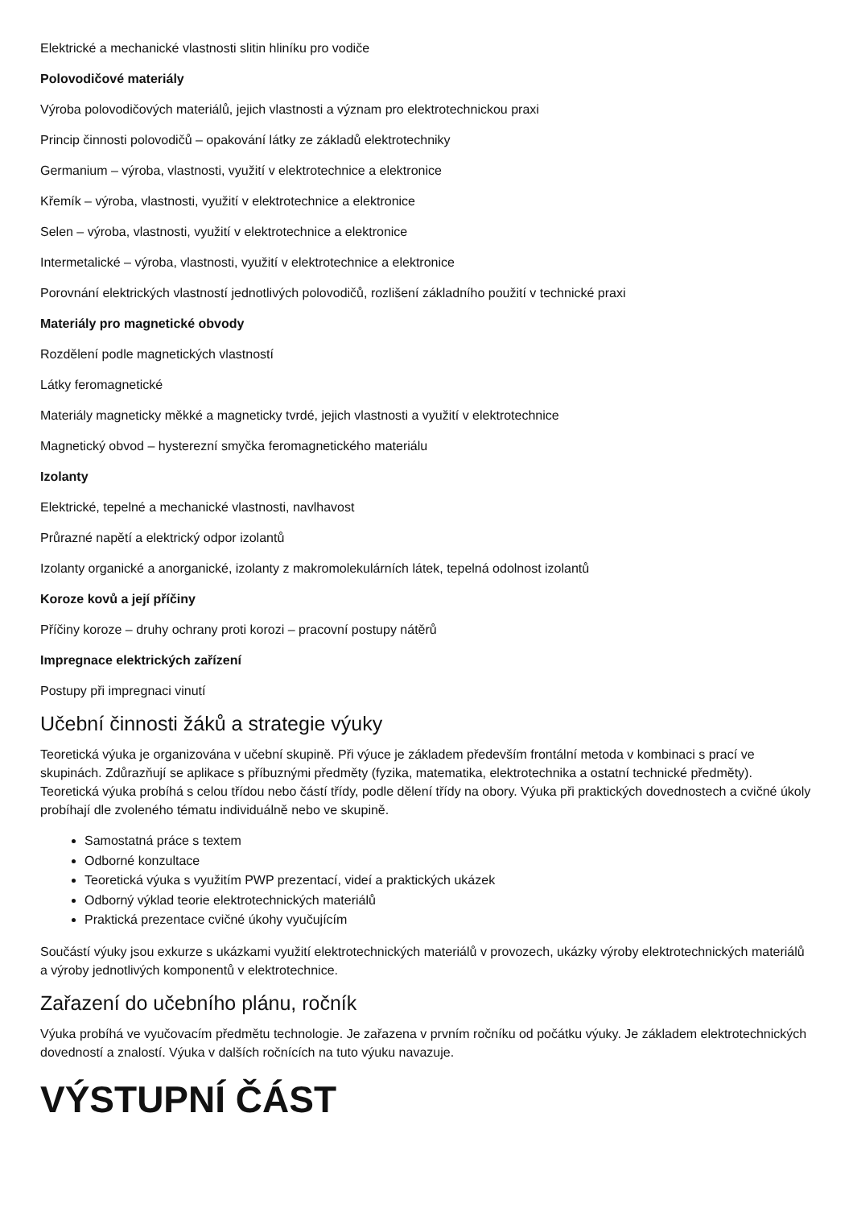Elektrické a mechanické vlastnosti slitin hliníku pro vodiče
Polovodičové materiály
Výroba polovodičových materiálů, jejich vlastnosti a význam pro elektrotechnickou praxi
Princip činnosti polovodičů – opakování látky ze základů elektrotechniky
Germanium – výroba, vlastnosti, využití v elektrotechnice a elektronice
Křemík – výroba, vlastnosti, využití v elektrotechnice a elektronice
Selen – výroba, vlastnosti, využití v elektrotechnice a elektronice
Intermetalické – výroba, vlastnosti, využití v elektrotechnice a elektronice
Porovnání elektrických vlastností jednotlivých polovodičů, rozlišení základního použití v technické praxi
Materiály pro magnetické obvody
Rozdělení podle magnetických vlastností
Látky feromagnetické
Materiály magneticky měkké a magneticky tvrdé, jejich vlastnosti a využití v elektrotechnice
Magnetický obvod – hysterezní smyčka feromagnetického materiálu
Izolanty
Elektrické, tepelné a mechanické vlastnosti, navlhavost
Průrazné napětí a elektrický odpor izolantů
Izolanty organické a anorganické, izolanty z makromolekulárních látek, tepelná odolnost izolantů
Koroze kovů a její příčiny
Příčiny koroze – druhy ochrany proti korozi – pracovní postupy nátěrů
Impregnace elektrických zařízení
Postupy při impregnaci vinutí
Učební činnosti žáků a strategie výuky
Teoretická výuka je organizována v učební skupině. Při výuce je základem především frontální metoda v kombinaci s prací ve skupinách. Zdůrazňují se aplikace s příbuznými předměty (fyzika, matematika, elektrotechnika a ostatní technické předměty). Teoretická výuka probíhá s celou třídou nebo částí třídy, podle dělení třídy na obory. Výuka při praktických dovednostech a cvičné úkoly probíhají dle zvoleného tématu individuálně nebo ve skupině.
Samostatná práce s textem
Odborné konzultace
Teoretická výuka s využitím PWP prezentací, videí a praktických ukázek
Odborný výklad teorie elektrotechnických materiálů
Praktická prezentace cvičné úkohy vyučujícím
Součástí výuky jsou exkurze s ukázkami využití elektrotechnických materiálů v provozech, ukázky výroby elektrotechnických materiálů a výroby jednotlivých komponentů v elektrotechnice.
Zařazení do učebního plánu, ročník
Výuka probíhá ve vyučovacím předmětu technologie. Je zařazena v prvním ročníku od počátku výuky. Je základem elektrotechnických dovedností a znalostí. Výuka v dalších ročnících na tuto výuku navazuje.
VÝSTUPNÍ ČÁST